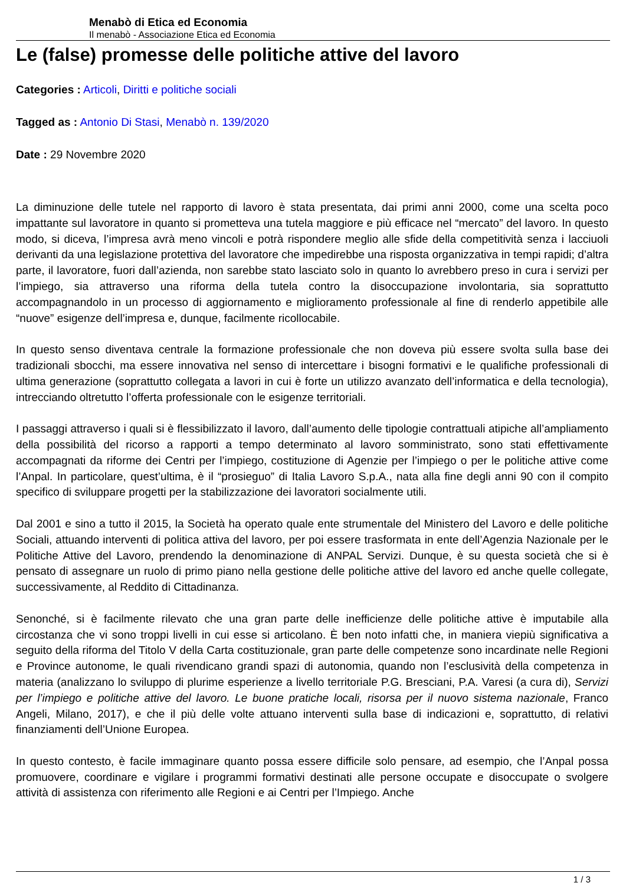Menabò di Etica ed Economia
Il menabò - Associazione Etica ed Economia
Le (false) promesse delle politiche attive del lavoro
Categories : Articoli, Diritti e politiche sociali
Tagged as : Antonio Di Stasi, Menabò n. 139/2020
Date : 29 Novembre 2020
La diminuzione delle tutele nel rapporto di lavoro è stata presentata, dai primi anni 2000, come una scelta poco impattante sul lavoratore in quanto si prometteva una tutela maggiore e più efficace nel “mercato” del lavoro. In questo modo, si diceva, l’impresa avrà meno vincoli e potrà rispondere meglio alle sfide della competitività senza i lacciuoli derivanti da una legislazione protettiva del lavoratore che impedirebbe una risposta organizzativa in tempi rapidi; d’altra parte, il lavoratore, fuori dall’azienda, non sarebbe stato lasciato solo in quanto lo avrebbero preso in cura i servizi per l’impiego, sia attraverso una riforma della tutela contro la disoccupazione involontaria, sia soprattutto accompagnandolo in un processo di aggiornamento e miglioramento professionale al fine di renderlo appetibile alle “nuove” esigenze dell’impresa e, dunque, facilmente ricollocabile.
In questo senso diventava centrale la formazione professionale che non doveva più essere svolta sulla base dei tradizionali sbocchi, ma essere innovativa nel senso di intercettare i bisogni formativi e le qualifiche professionali di ultima generazione (soprattutto collegata a lavori in cui è forte un utilizzo avanzato dell’informatica e della tecnologia), intrecciando oltretutto l’offerta professionale con le esigenze territoriali.
I passaggi attraverso i quali si è flessibilizzato il lavoro, dall’aumento delle tipologie contrattuali atipiche all’ampliamento della possibilità del ricorso a rapporti a tempo determinato al lavoro somministrato, sono stati effettivamente accompagnati da riforme dei Centri per l’impiego, costituzione di Agenzie per l’impiego o per le politiche attive come l’Anpal. In particolare, quest’ultima, è il “prosieguo” di Italia Lavoro S.p.A., nata alla fine degli anni 90 con il compito specifico di sviluppare progetti per la stabilizzazione dei lavoratori socialmente utili.
Dal 2001 e sino a tutto il 2015, la Società ha operato quale ente strumentale del Ministero del Lavoro e delle politiche Sociali, attuando interventi di politica attiva del lavoro, per poi essere trasformata in ente dell’Agenzia Nazionale per le Politiche Attive del Lavoro, prendendo la denominazione di ANPAL Servizi. Dunque, è su questa società che si è pensato di assegnare un ruolo di primo piano nella gestione delle politiche attive del lavoro ed anche quelle collegate, successivamente, al Reddito di Cittadinanza.
Senonché, si è facilmente rilevato che una gran parte delle inefficienze delle politiche attive è imputabile alla circostanza che vi sono troppi livelli in cui esse si articolano. È ben noto infatti che, in maniera viepiù significativa a seguito della riforma del Titolo V della Carta costituzionale, gran parte delle competenze sono incardinate nelle Regioni e Province autonome, le quali rivendicano grandi spazi di autonomia, quando non l’esclusività della competenza in materia (analizzano lo sviluppo di plurime esperienze a livello territoriale P.G. Bresciani, P.A. Varesi (a cura di), Servizi per l’impiego e politiche attive del lavoro. Le buone pratiche locali, risorsa per il nuovo sistema nazionale, Franco Angeli, Milano, 2017), e che il più delle volte attuano interventi sulla base di indicazioni e, soprattutto, di relativi finanziamenti dell’Unione Europea.
In questo contesto, è facile immaginare quanto possa essere difficile solo pensare, ad esempio, che l’Anpal possa promuovere, coordinare e vigilare i programmi formativi destinati alle persone occupate e disoccupate o svolgere attività di assistenza con riferimento alle Regioni e ai Centri per l’Impiego. Anche
1 / 3